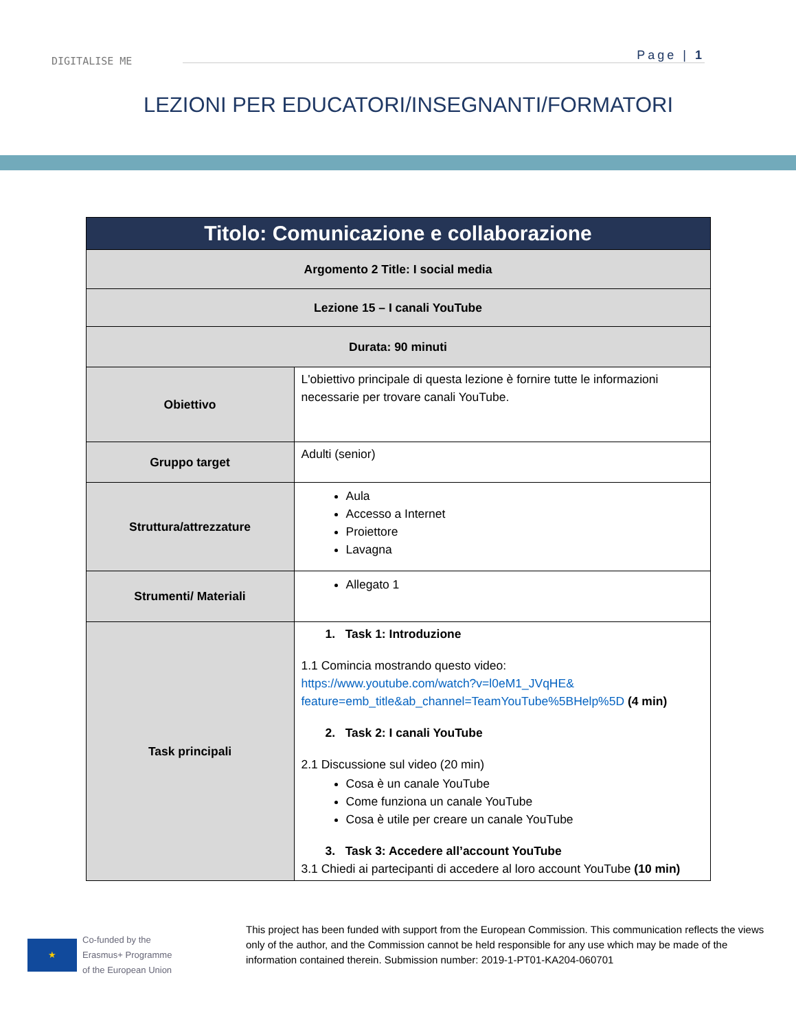DIGITALISE ME
Page | 1
LEZIONI PER EDUCATORI/INSEGNANTI/FORMATORI
| Titolo: Comunicazione e collaborazione | |
| --- | --- |
| Argomento 2 Title: I social media | |
| Lezione 15 – I canali YouTube | |
| Durata: 90 minuti | |
| Obiettivo | L'obiettivo principale di questa lezione è fornire tutte le informazioni necessarie per trovare canali YouTube. |
| Gruppo target | Adulti (senior) |
| Struttura/attrezzature | Aula Accesso a Internet Proiettore Lavagna |
| Strumenti/ Materiali | Allegato 1 |
| Task principali | 1. Task 1: Introduzione 1.1 Comincia mostrando questo video: https://www.youtube.com/watch?v=l0eM1_JVqHE& feature=emb_title&ab_channel=TeamYouTube%5BHelp%5D (4 min) 2. Task 2: I canali YouTube 2.1 Discussione sul video (20 min) Cosa è un canale YouTube Come funziona un canale YouTube Cosa è utile per creare un canale YouTube 3. Task 3: Accedere all’account YouTube 3.1 Chiedi ai partecipanti di accedere al loro account YouTube (10 min) |
★
Co-funded by the
Erasmus+ Programme
of the European Union
This project has been funded with support from the European Commission. This communication reflects the views only of the author, and the Commission cannot be held responsible for any use which may be made of the information contained therein. Submission number: 2019-1-PT01-KA204-060701